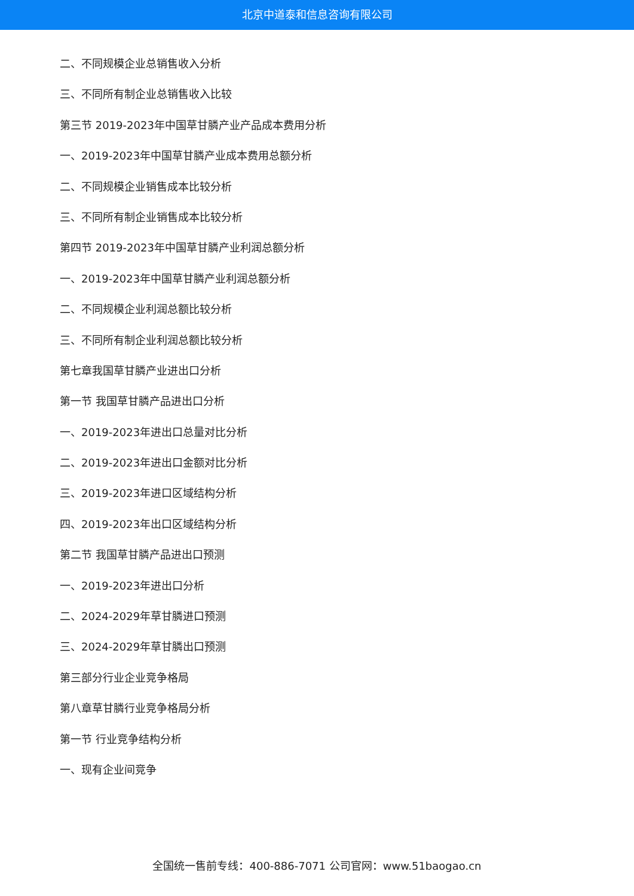北京中道泰和信息咨询有限公司
二、不同规模企业总销售收入分析
三、不同所有制企业总销售收入比较
第三节 2019-2023年中国草甘膦产业产品成本费用分析
一、2019-2023年中国草甘膦产业成本费用总额分析
二、不同规模企业销售成本比较分析
三、不同所有制企业销售成本比较分析
第四节 2019-2023年中国草甘膦产业利润总额分析
一、2019-2023年中国草甘膦产业利润总额分析
二、不同规模企业利润总额比较分析
三、不同所有制企业利润总额比较分析
第七章我国草甘膦产业进出口分析
第一节 我国草甘膦产品进出口分析
一、2019-2023年进出口总量对比分析
二、2019-2023年进出口金额对比分析
三、2019-2023年进口区域结构分析
四、2019-2023年出口区域结构分析
第二节 我国草甘膦产品进出口预测
一、2019-2023年进出口分析
二、2024-2029年草甘膦进口预测
三、2024-2029年草甘膦出口预测
第三部分行业企业竞争格局
第八章草甘膦行业竞争格局分析
第一节 行业竞争结构分析
一、现有企业间竞争
全国统一售前专线：400-886-7071 公司官网：www.51baogao.cn